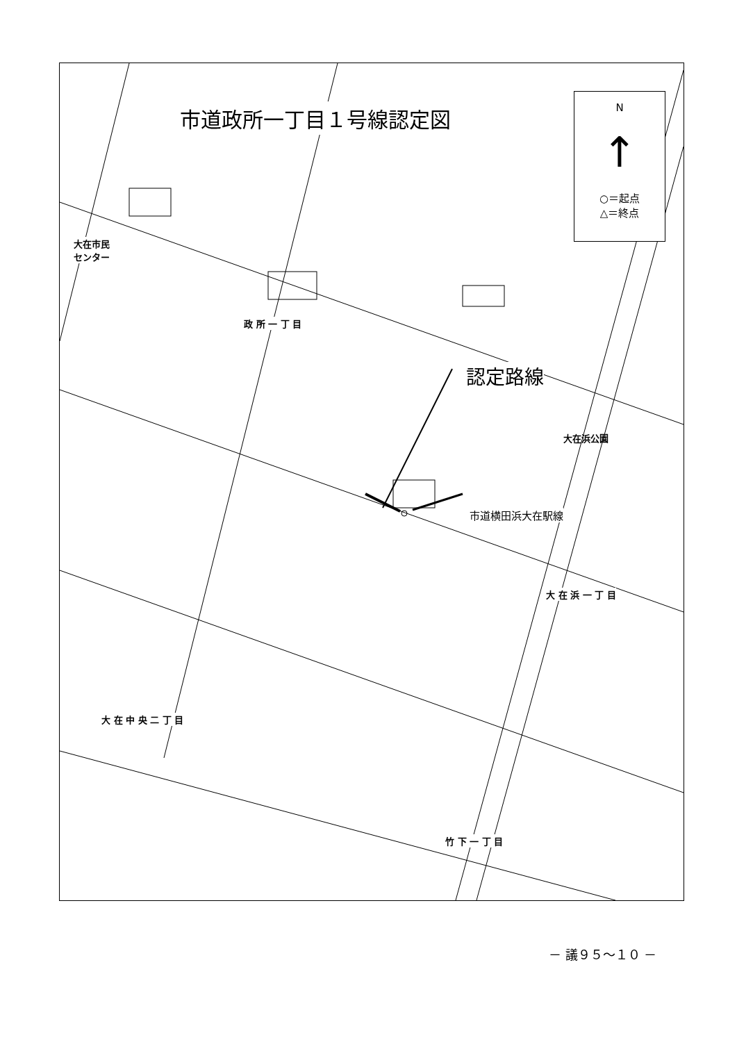市道政所一丁目１号線認定図
N
↑
○＝起点
△＝終点
大在市民
センター
政 所 一 丁 目
認定路線
大在浜公園
市道横田浜大在駅線
大 在 浜 一 丁 目
大 在 中 央 二 丁 目
竹 下 一 丁 目
－ 議９５～１０ －